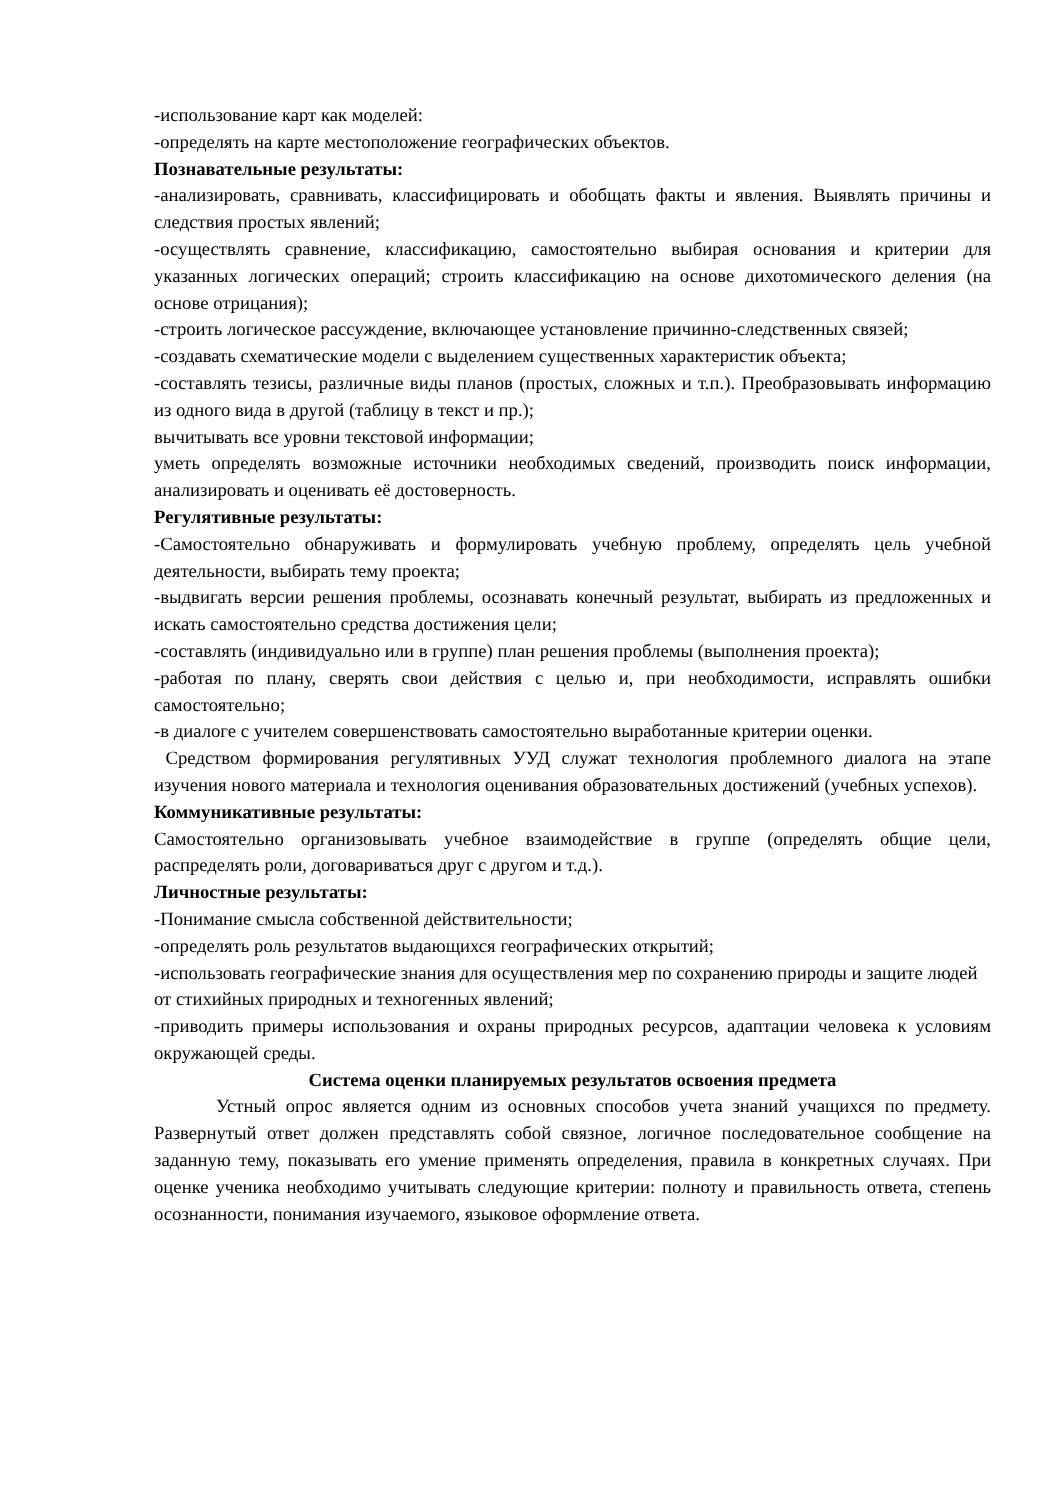-использование карт как моделей:
-определять на карте местоположение географических объектов.
Познавательные результаты:
-анализировать, сравнивать, классифицировать и обобщать факты и явления. Выявлять причины и следствия простых явлений;
-осуществлять сравнение, классификацию, самостоятельно выбирая основания и критерии для указанных логических операций; строить классификацию на основе дихотомического деления (на основе отрицания);
-строить логическое рассуждение, включающее установление причинно-следственных связей;
-создавать схематические модели с выделением существенных характеристик объекта;
-составлять тезисы, различные виды планов (простых, сложных и т.п.). Преобразовывать информацию из одного вида в другой (таблицу в текст и пр.);
вычитывать все уровни текстовой информации;
уметь определять возможные источники необходимых сведений, производить поиск информации, анализировать и оценивать её достоверность.
Регулятивные результаты:
-Самостоятельно обнаруживать и формулировать учебную проблему, определять цель учебной деятельности, выбирать тему проекта;
-выдвигать версии решения проблемы, осознавать конечный результат, выбирать из предложенных и искать самостоятельно средства достижения цели;
-составлять (индивидуально или в группе) план решения проблемы (выполнения проекта);
-работая по плану, сверять свои действия с целью и, при необходимости, исправлять ошибки самостоятельно;
-в диалоге с учителем совершенствовать самостоятельно выработанные критерии оценки.
Средством формирования регулятивных УУД служат технология проблемного диалога на этапе изучения нового материала и технология оценивания образовательных достижений (учебных успехов).
Коммуникативные результаты:
Самостоятельно организовывать учебное взаимодействие в группе (определять общие цели, распределять роли, договариваться друг с другом и т.д.).
Личностные результаты:
-Понимание смысла собственной действительности;
-определять роль результатов выдающихся географических открытий;
-использовать географические знания для осуществления мер по сохранению природы и защите людей от стихийных природных и техногенных явлений;
-приводить примеры использования и охраны природных ресурсов, адаптации человека к условиям окружающей среды.
Система оценки планируемых результатов освоения предмета
Устный опрос является одним из основных способов учета знаний учащихся по предмету. Развернутый ответ должен представлять собой связное, логичное последовательное сообщение на заданную тему, показывать его умение применять определения, правила в конкретных случаях. При оценке ученика необходимо учитывать следующие критерии: полноту и правильность ответа, степень осознанности, понимания изучаемого, языковое оформление ответа.